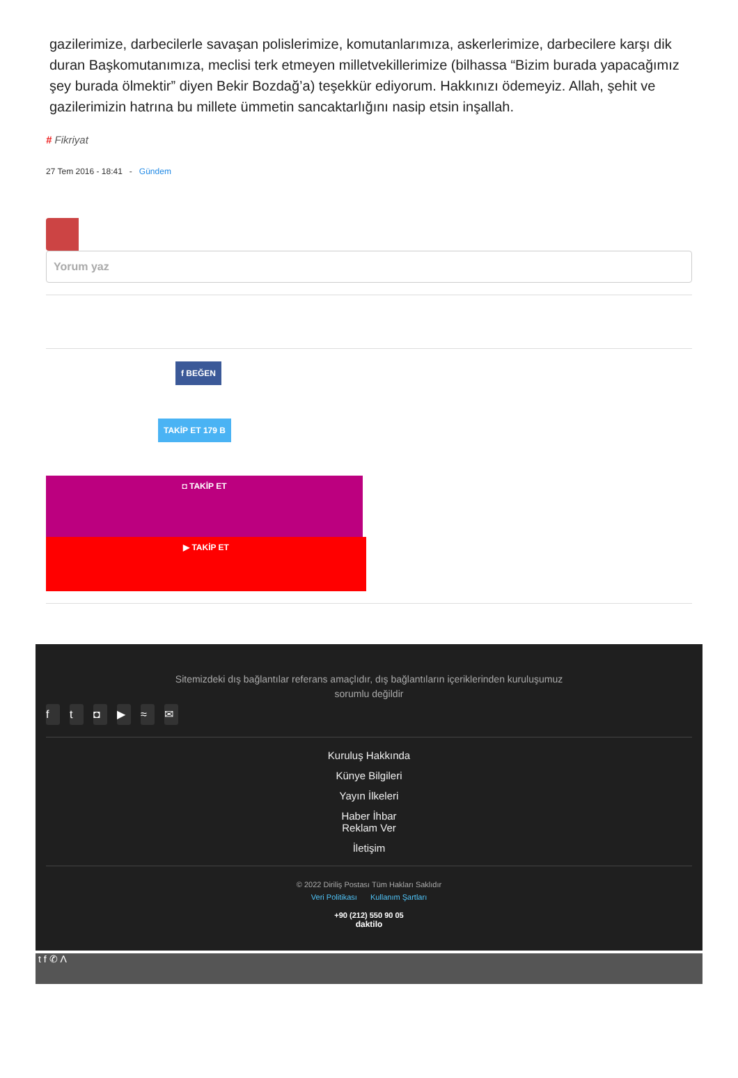gazilerimize, darbecilerle savaşan polislerimize, komutanlarımıza, askerlerimize, darbecilere karşı dik duran Başkomutanımıza, meclisi terk etmeyen milletvekillerimize (bilhassa “Bizim burada yapacağımız şey burada ölmektir” diyen Bekir Bozdağ’a) teşekkür ediyorum. Hakkınızı ödemeyiz. Allah, şehit ve gazilerimizin hatrına bu millete ümmetin sancaktarlığını nasip etsin inşallah.
# Fikriyat
27 Tem 2016 - 18:41 - Gündem
Yorum yaz
f BEĞEN
TAKİP ET 179 B
◘ TAKİP ET
▶ TAKİP ET
Sitemizdeki dış bağlantılar referans amaçlıdır, dış bağlantıların içeriklerinden kuruluşumuz sorumlu değildir
ft ◘ ▶ ≈ ✉
Kuruluş Hakkında
Künye Bilgileri
Yayın İlkeleri
Haber İhbar
Reklam Ver
İletişim
© 2022 Diriliş Postası Tüm Hakları Saklıdır
Veri Politikası Kullanım Şartları
+90 (212) 550 90 05
daktilo
t f ✆ Λ